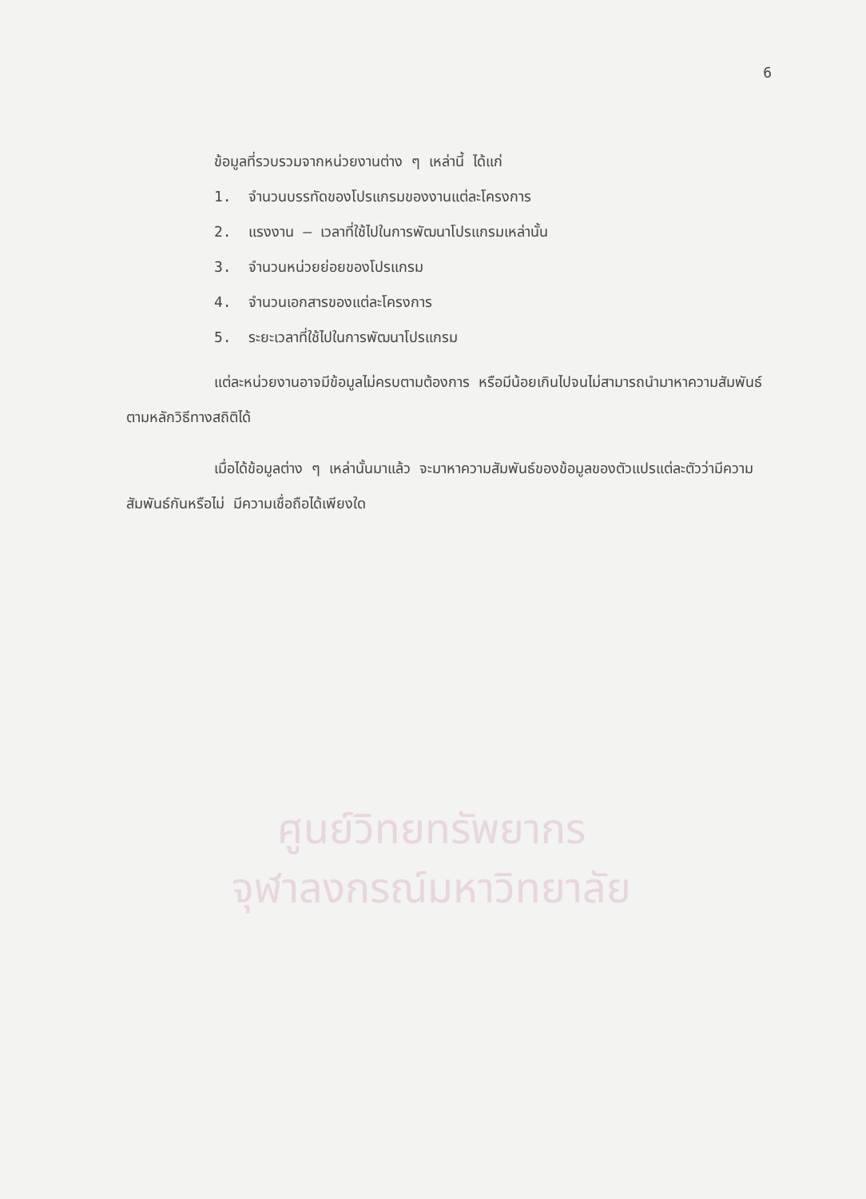6
ศูนย์วิทยทรัพยากร
จุฬาลงกรณ์มหาวิทยาลัย
ข้อมูลที่รวบรวมจากหน่วยงานต่าง ๆ เหล่านี้ ได้แก่
1. จำนวนบรรทัดของโปรแกรมของงานแต่ละโครงการ
2. แรงงาน – เวลาที่ใช้ไปในการพัฒนาโปรแกรมเหล่านั้น
3. จำนวนหน่วยย่อยของโปรแกรม
4. จำนวนเอกสารของแต่ละโครงการ
5. ระยะเวลาที่ใช้ไปในการพัฒนาโปรแกรม
แต่ละหน่วยงานอาจมีข้อมูลไม่ครบตามต้องการ หรือมีน้อยเกินไปจนไม่สามารถนำมาหาความสัมพันธ์ตามหลักวิธีทางสถิติได้
เมื่อได้ข้อมูลต่าง ๆ เหล่านั้นมาแล้ว จะมาหาความสัมพันธ์ของข้อมูลของตัวแปรแต่ละตัวว่ามีความสัมพันธ์กันหรือไม่ มีความเชื่อถือได้เพียงใด